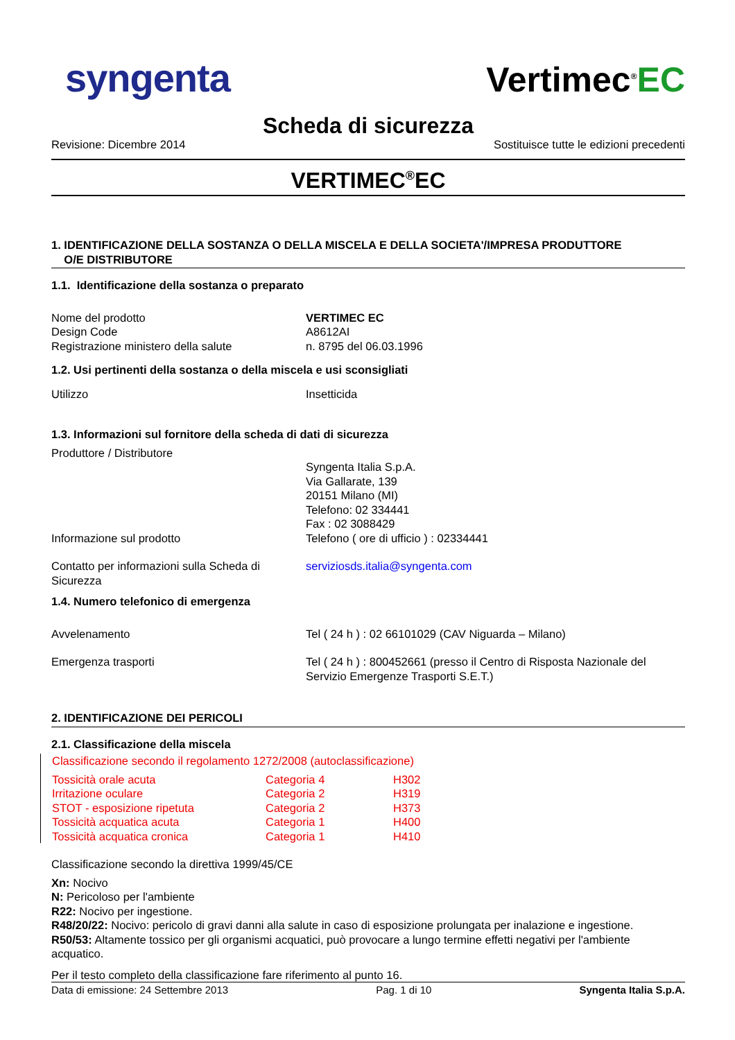syngenta Vertimec<sup>®</sup>EC
Scheda di sicurezza
Revisione: Dicembre 2014 Sostituisce tutte le edizioni precedenti
VERTIMEC<sup>®</sup>EC
1. IDENTIFICAZIONE DELLA SOSTANZA O DELLA MISCELA E DELLA SOCIETA'/IMPRESA PRODUTTORE
O/E DISTRIBUTORE
1.1. Identificazione della sostanza o preparato
| Nome del prodotto | VERTIMEC EC |
| Design Code | A8612AI |
| Registrazione ministero della salute | n. 8795 del 06.03.1996 |
1.2. Usi pertinenti della sostanza o della miscela e usi sconsigliati
| Utilizzo | Insetticida |
1.3. Informazioni sul fornitore della scheda di dati di sicurezza
| Produttore / Distributore | |
| | Syngenta Italia S.p.A. Via Gallarate, 139 20151 Milano (MI) Telefono: 02 334441 Fax : 02 3088429 |
| Informazione sul prodotto | Telefono ( ore di ufficio ) : 02334441 |
| Contatto per informazioni sulla Scheda di Sicurezza | serviziosds.italia@syngenta.com |
1.4. Numero telefonico di emergenza
| Avvelenamento | Tel ( 24 h ) : 02 66101029 (CAV Niguarda – Milano) |
| Emergenza trasporti | Tel ( 24 h ) : 800452661 (presso il Centro di Risposta Nazionale del Servizio Emergenze Trasporti S.E.T.) |
2. IDENTIFICAZIONE DEI PERICOLI
2.1. Classificazione della miscela
Classificazione secondo il regolamento 1272/2008 (autoclassificazione)
| Tossicità orale acuta | Categoria 4 | H302 |
| Irritazione oculare | Categoria 2 | H319 |
| STOT - esposizione ripetuta | Categoria 2 | H373 |
| Tossicità acquatica acuta | Categoria 1 | H400 |
| Tossicità acquatica cronica | Categoria 1 | H410 |
Classificazione secondo la direttiva 1999/45/CE
Xn: Nocivo
N: Pericoloso per l'ambiente
R22: Nocivo per ingestione.
R48/20/22: Nocivo: pericolo di gravi danni alla salute in caso di esposizione prolungata per inalazione e ingestione.
R50/53: Altamente tossico per gli organismi acquatici, può provocare a lungo termine effetti negativi per l'ambiente acquatico.
Per il testo completo della classificazione fare riferimento al punto 16.
Data di emissione: 24 Settembre 2013 Pag. 1 di 10 Syngenta Italia S.p.A.